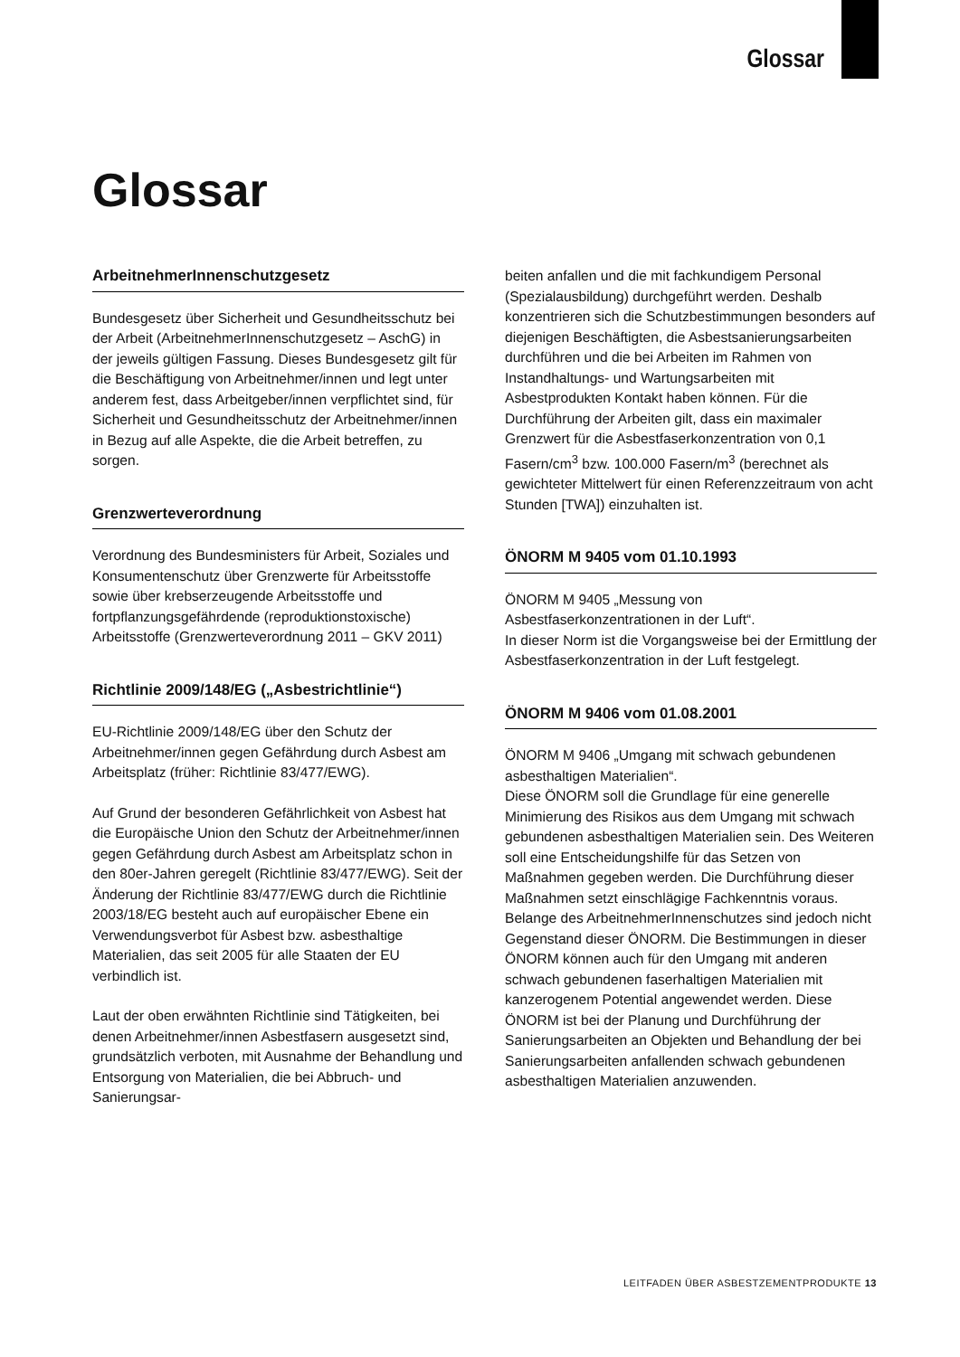Glossar
Glossar
ArbeitnehmerInnenschutzgesetz
Bundesgesetz über Sicherheit und Gesundheitsschutz bei der Arbeit (ArbeitnehmerInnenschutzgesetz – AschG) in der jeweils gültigen Fassung. Dieses Bundesgesetz gilt für die Beschäftigung von Arbeitnehmer/innen und legt unter anderem fest, dass Arbeitgeber/innen verpflichtet sind, für Sicherheit und Gesundheitsschutz der Arbeitnehmer/innen in Bezug auf alle Aspekte, die die Arbeit betreffen, zu sorgen.
Grenzwerteverordnung
Verordnung des Bundesministers für Arbeit, Soziales und Konsumentenschutz über Grenzwerte für Arbeitsstoffe sowie über krebserzeugende Arbeitsstoffe und fortpflanzungsgefährdende (reproduktionstoxische) Arbeitsstoffe (Grenzwerteverordnung 2011 – GKV 2011)
Richtlinie 2009/148/EG („Asbestrichtlinie“)
EU-Richtlinie 2009/148/EG über den Schutz der Arbeitnehmer/innen gegen Gefährdung durch Asbest am Arbeitsplatz (früher: Richtlinie 83/477/EWG).
Auf Grund der besonderen Gefährlichkeit von Asbest hat die Europäische Union den Schutz der Arbeitnehmer/innen gegen Gefährdung durch Asbest am Arbeitsplatz schon in den 80er-Jahren geregelt (Richtlinie 83/477/EWG). Seit der Änderung der Richtlinie 83/477/EWG durch die Richtlinie 2003/18/EG besteht auch auf europäischer Ebene ein Verwendungsverbot für Asbest bzw. asbesthaltige Materialien, das seit 2005 für alle Staaten der EU verbindlich ist.
Laut der oben erwähnten Richtlinie sind Tätigkeiten, bei denen Arbeitnehmer/innen Asbestfasern ausgesetzt sind, grundsätzlich verboten, mit Ausnahme der Behandlung und Entsorgung von Materialien, die bei Abbruch- und Sanierungsar-
beiten anfallen und die mit fachkundigem Personal (Spezialausbildung) durchgeführt werden. Deshalb konzentrieren sich die Schutzbestimmungen besonders auf diejenigen Beschäftigten, die Asbestsanierungsarbeiten durchführen und die bei Arbeiten im Rahmen von Instandhaltungs- und Wartungsarbeiten mit Asbestprodukten Kontakt haben können. Für die Durchführung der Arbeiten gilt, dass ein maximaler Grenzwert für die Asbestfaserkonzentration von 0,1 Fasern/cm<sup>3</sup> bzw. 100.000 Fasern/m<sup>3</sup> (berechnet als gewichteter Mittelwert für einen Referenzzeitraum von acht Stunden [TWA]) einzuhalten ist.
ÖNORM M 9405 vom 01.10.1993
ÖNORM M 9405 „Messung von Asbestfaserkonzentrationen in der Luft“.
In dieser Norm ist die Vorgangsweise bei der Ermittlung der Asbestfaserkonzentration in der Luft festgelegt.
ÖNORM M 9406 vom 01.08.2001
ÖNORM M 9406 „Umgang mit schwach gebundenen asbesthaltigen Materialien“.
Diese ÖNORM soll die Grundlage für eine generelle Minimierung des Risikos aus dem Umgang mit schwach gebundenen asbesthaltigen Materialien sein. Des Weiteren soll eine Entscheidungshilfe für das Setzen von Maßnahmen gegeben werden. Die Durchführung dieser Maßnahmen setzt einschlägige Fachkenntnis voraus. Belange des ArbeitnehmerInnenschutzes sind jedoch nicht Gegenstand dieser ÖNORM. Die Bestimmungen in dieser ÖNORM können auch für den Umgang mit anderen schwach gebundenen faserhaltigen Materialien mit kanzerogenem Potential angewendet werden. Diese ÖNORM ist bei der Planung und Durchführung der Sanierungsarbeiten an Objekten und Behandlung der bei Sanierungsarbeiten anfallenden schwach gebundenen asbesthaltigen Materialien anzuwenden.
LEITFADEN ÜBER ASBESTZEMENTPRODUKTE 13